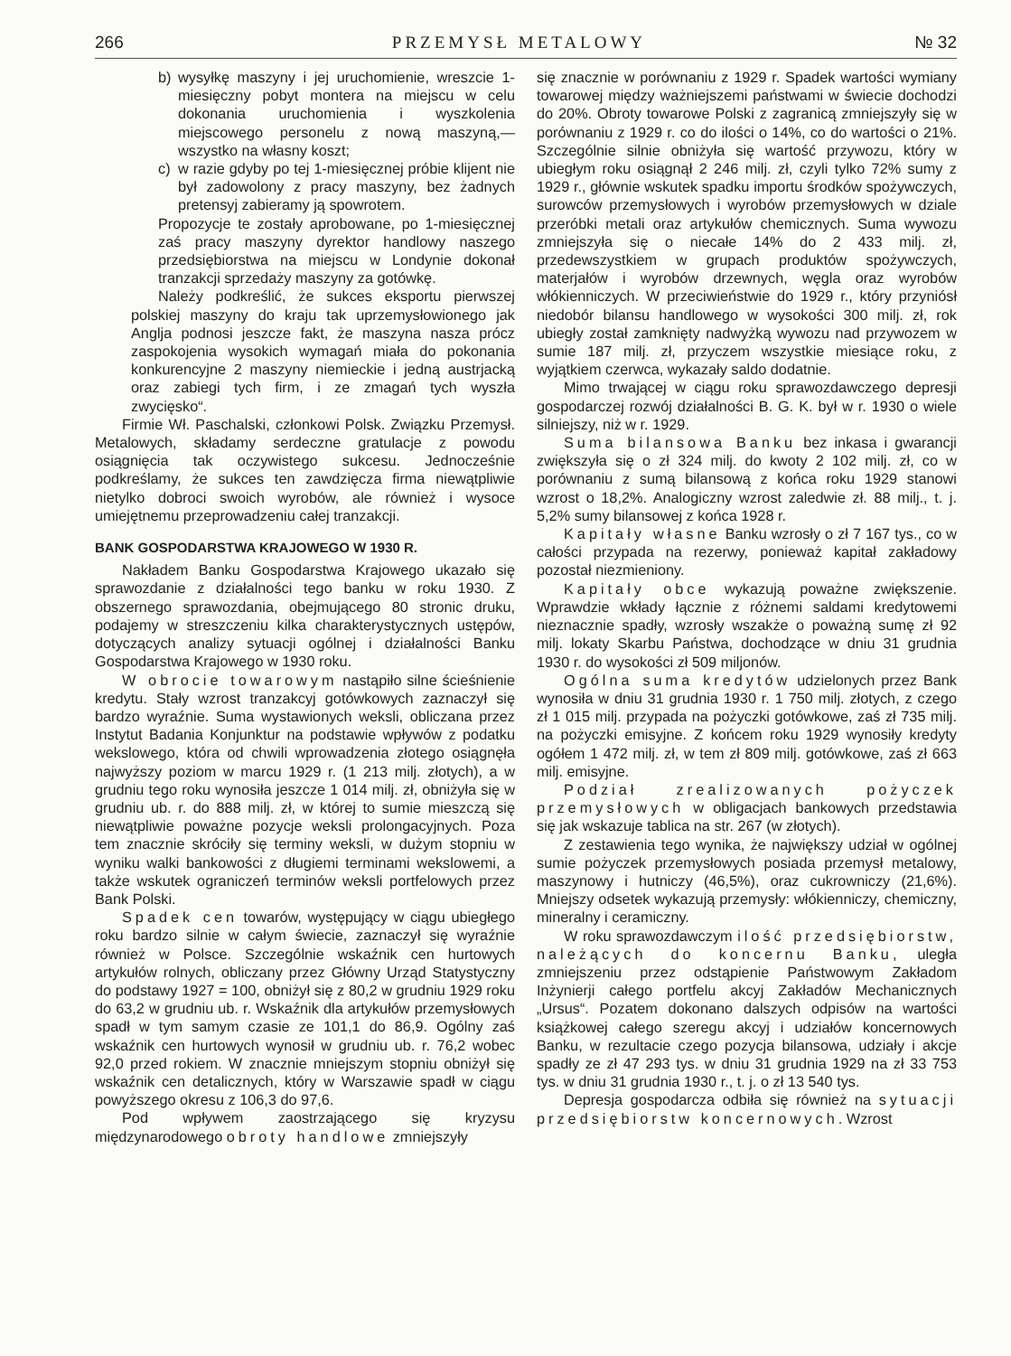266 PRZEMYSŁ METALOWY № 32
b) wysyłkę maszyny i jej uruchomienie, wreszcie 1-miesięczny pobyt montera na miejscu w celu dokonania uruchomienia i wyszkolenia miejscowego personelu z nową maszyną,— wszystko na własny koszt;
c) w razie gdyby po tej 1-miesięcznej próbie klijent nie był zadowolony z pracy maszyny, bez żadnych pretensyj zabieramy ją spowrotem.
Propozycje te zostały aprobowane, po 1-miesięcznej zaś pracy maszyny dyrektor handlowy naszego przedsiębiorstwa na miejscu w Londynie dokonał tranzakcji sprzedaży maszyny za gotówkę.
Należy podkreślić, że sukces eksportu pierwszej polskiej maszyny do kraju tak uprzemysłowionego jak Anglja podnosi jeszcze fakt, że maszyna nasza prócz zaspokojenia wysokich wymagań miała do pokonania konkurencyjne 2 maszyny niemieckie i jedną austrjacką oraz zabiegi tych firm, i ze zmagań tych wyszła zwycięsko“.
Firmie Wł. Paschalski, członkowi Polsk. Związku Przemysł. Metalowych, składamy serdeczne gratulacje z powodu osiągnięcia tak oczywistego sukcesu. Jednocześnie podkreślamy, że sukces ten zawdzięcza firma niewątpliwie nietylko dobroci swoich wyrobów, ale również i wysoce umiejętnemu przeprowadzeniu całej tranzakcji.
BANK GOSPODARSTWA KRAJOWEGO W 1930 R.
Nakładem Banku Gospodarstwa Krajowego ukazało się sprawozdanie z działalności tego banku w roku 1930. Z obszernego sprawozdania, obejmującego 80 stronic druku, podajemy w streszczeniu kilka charakterystycznych ustępów, dotyczących analizy sytuacji ogólnej i działalności Banku Gospodarstwa Krajowego w 1930 roku.
W obrocie towarowym nastąpiło silne ścieśnienie kredytu. Stały wzrost tranzakcyj gotówkowych zaznaczył się bardzo wyraźnie. Suma wystawionych weksli, obliczana przez Instytut Badania Konjunktur na podstawie wpływów z podatku wekslowego, która od chwili wprowadzenia złotego osiągnęła najwyższy poziom w marcu 1929 r. (1 213 milj. złotych), a w grudniu tego roku wynosiła jeszcze 1 014 milj. zł, obniżyła się w grudniu ub. r. do 888 milj. zł, w której to sumie mieszczą się niewątpliwie poważne pozycje weksli prolongacyjnych. Poza tem znacznie skróciły się terminy weksli, w dużym stopniu w wyniku walki bankowości z długiemi terminami wekslowemi, a także wskutek ograniczeń terminów weksli portfelowych przez Bank Polski.
Spadek cen towarów, występujący w ciągu ubiegłego roku bardzo silnie w całym świecie, zaznaczył się wyraźnie również w Polsce. Szczególnie wskaźnik cen hurtowych artykułów rolnych, obliczany przez Główny Urząd Statystyczny do podstawy 1927 = 100, obniżył się z 80,2 w grudniu 1929 roku do 63,2 w grudniu ub. r. Wskaźnik dla artykułów przemysłowych spadł w tym samym czasie ze 101,1 do 86,9. Ogólny zaś wskaźnik cen hurtowych wynosił w grudniu ub. r. 76,2 wobec 92,0 przed rokiem. W znacznie mniejszym stopniu obniżył się wskaźnik cen detalicznych, który w Warszawie spadł w ciągu powyższego okresu z 106,3 do 97,6.
Pod wpływem zaostrzającego się kryzysu międzynarodowego obroty handlowe zmniejszyły
się znacznie w porównaniu z 1929 r. Spadek wartości wymiany towarowej między ważniejszemi państwami w świecie dochodzi do 20%. Obroty towarowe Polski z zagranicą zmniejszyły się w porównaniu z 1929 r. co do ilości o 14%, co do wartości o 21%. Szczególnie silnie obniżyła się wartość przywozu, który w ubiegłym roku osiągnął 2 246 milj. zł, czyli tylko 72% sumy z 1929 r., głównie wskutek spadku importu środków spożywczych, surowców przemysłowych i wyrobów przemysłowych w dziale przeróbki metali oraz artykułów chemicznych. Suma wywozu zmniejszyła się o niecałe 14% do 2 433 milj. zł, przedewszystkiem w grupach produktów spożywczych, materjałów i wyrobów drzewnych, węgla oraz wyrobów włókienniczych. W przeciwieństwie do 1929 r., który przyniósł niedobór bilansu handlowego w wysokości 300 milj. zł, rok ubiegły został zamknięty nadwyżką wywozu nad przywozem w sumie 187 milj. zł, przyczem wszystkie miesiące roku, z wyjątkiem czerwca, wykazały saldo dodatnie.
Mimo trwającej w ciągu roku sprawozdawczego depresji gospodarczej rozwój działalności B. G. K. był w r. 1930 o wiele silniejszy, niż w r. 1929.
Suma bilansowa Banku bez inkasa i gwarancji zwiększyła się o zł 324 milj. do kwoty 2 102 milj. zł, co w porównaniu z sumą bilansową z końca roku 1929 stanowi wzrost o 18,2%. Analogiczny wzrost zaledwie zł. 88 milj., t. j. 5,2% sumy bilansowej z końca 1928 r.
Kapitały własne Banku wzrosły o zł 7 167 tys., co w całości przypada na rezerwy, ponieważ kapitał zakładowy pozostał niezmieniony.
Kapitały obce wykazują poważne zwiększenie. Wprawdzie wkłady łącznie z różnemi saldami kredytowemi nieznacznie spadły, wzrosły wszakże o poważną sumę zł 92 milj. lokaty Skarbu Państwa, dochodzące w dniu 31 grudnia 1930 r. do wysokości zł 509 miljonów.
Ogólna suma kredytów udzielonych przez Bank wynosiła w dniu 31 grudnia 1930 r. 1 750 milj. złotych, z czego zł 1 015 milj. przypada na pożyczki gotówkowe, zaś zł 735 milj. na pożyczki emisyjne. Z końcem roku 1929 wynosiły kredyty ogółem 1 472 milj. zł, w tem zł 809 milj. gotówkowe, zaś zł 663 milj. emisyjne.
Podział zrealizowanych pożyczek przemysłowych w obligacjach bankowych przedstawia się jak wskazuje tablica na str. 267 (w złotych).
Z zestawienia tego wynika, że największy udział w ogólnej sumie pożyczek przemysłowych posiada przemysł metalowy, maszynowy i hutniczy (46,5%), oraz cukrowniczy (21,6%). Mniejszy odsetek wykazują przemysły: włókienniczy, chemiczny, mineralny i ceramiczny.
W roku sprawozdawczym ilość przedsiębiorstw, należących do koncernu Banku, uległa zmniejszeniu przez odstąpienie Państwowym Zakładom Inżynierji całego portfelu akcyj Zakładów Mechanicznych „Ursus“. Pozatem dokonano dalszych odpisów na wartości książkowej całego szeregu akcyj i udziałów koncernowych Banku, w rezultacie czego pozycja bilansowa, udziały i akcje spadły ze zł 47 293 tys. w dniu 31 grudnia 1929 na zł 33 753 tys. w dniu 31 grudnia 1930 r., t. j. o zł 13 540 tys.
Depresja gospodarcza odbiła się również na sytuacji przedsiębiorstw koncernowych. Wzrost